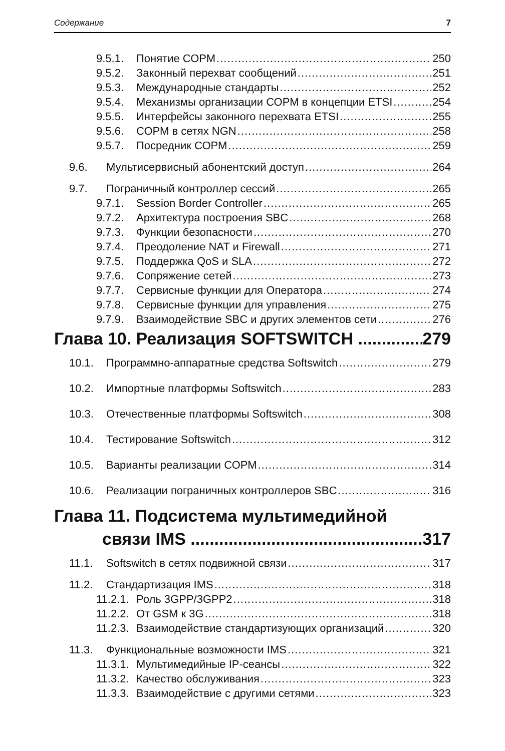Содержание 7
9.5.1. Понятие СОРМ 250
9.5.2. Законный перехват сообщений 251
9.5.3. Международные стандарты 252
9.5.4. Механизмы организации СОРМ в концепции ETSI 254
9.5.5. Интерфейсы законного перехвата ETSI 255
9.5.6. СОРМ в сетях NGN 258
9.5.7. Посредник СОРМ 259
9.6. Мультисервисный абонентский доступ 264
9.7. Пограничный контроллер сессий 265
9.7.1. Session Border Controller 265
9.7.2. Архитектура построения SBC 268
9.7.3. Функции безопасности 270
9.7.4. Преодоление NAT и Firewall 271
9.7.5. Поддержка QoS и SLA 272
9.7.6. Сопряжение сетей 273
9.7.7. Сервисные функции для Оператора 274
9.7.8. Сервисные функции для управления 275
9.7.9. Взаимодействие SBC и других элементов сети 276
Глава 10. Реализация SOFTSWITCH 279
10.1. Программно-аппаратные средства Softswitch 279
10.2. Импортные платформы Softswitch 283
10.3. Отечественные платформы Softswitch 308
10.4. Тестирование Softswitch 312
10.5. Варианты реализации СОРМ 314
10.6. Реализации пограничных контроллеров SBC 316
Глава 11. Подсистема мультимедийной
связи IMS 317
11.1. Softswitch в сетях подвижной связи 317
11.2. Стандартизация IMS 318
11.2.1. Роль 3GPP/3GPP2 318
11.2.2. От GSM к 3G 318
11.2.3. Взаимодействие стандартизующих организаций 320
11.3. Функциональные возможности IMS 321
11.3.1. Мультимедийные IP-сеансы 322
11.3.2. Качество обслуживания 323
11.3.3. Взаимодействие с другими сетями 323